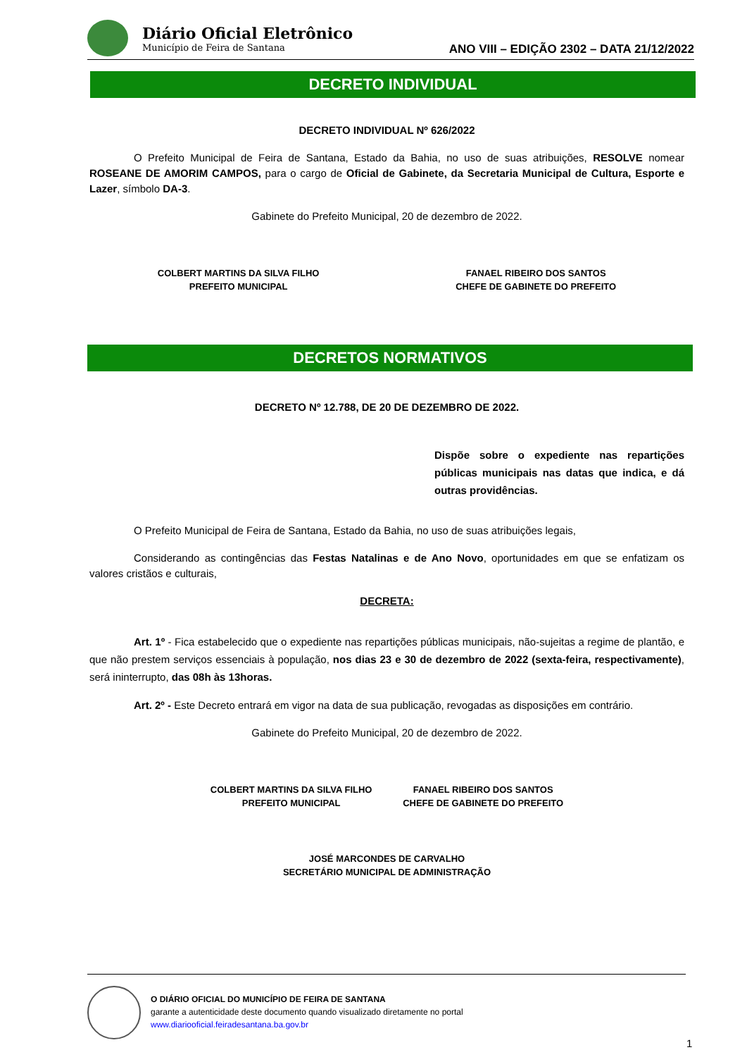Diário Oficial Eletrônico
Município de Feira de Santana
ANO VIII – EDIÇÃO 2302 – DATA 21/12/2022
DECRETO INDIVIDUAL
DECRETO INDIVIDUAL Nº 626/2022
O Prefeito Municipal de Feira de Santana, Estado da Bahia, no uso de suas atribuições, RESOLVE nomear ROSEANE DE AMORIM CAMPOS, para o cargo de Oficial de Gabinete, da Secretaria Municipal de Cultura, Esporte e Lazer, símbolo DA-3.
Gabinete do Prefeito Municipal, 20 de dezembro de 2022.
COLBERT MARTINS DA SILVA FILHO
PREFEITO MUNICIPAL
FANAEL RIBEIRO DOS SANTOS
CHEFE DE GABINETE DO PREFEITO
DECRETOS NORMATIVOS
DECRETO Nº 12.788, DE 20 DE DEZEMBRO DE 2022.
Dispõe sobre o expediente nas repartições públicas municipais nas datas que indica, e dá outras providências.
O Prefeito Municipal de Feira de Santana, Estado da Bahia, no uso de suas atribuições legais,
Considerando as contingências das Festas Natalinas e de Ano Novo, oportunidades em que se enfatizam os valores cristãos e culturais,
DECRETA:
Art. 1º - Fica estabelecido que o expediente nas repartições públicas municipais, não-sujeitas a regime de plantão, e que não prestem serviços essenciais à população, nos dias 23 e 30 de dezembro de 2022 (sexta-feira, respectivamente), será ininterrupto, das 08h às 13horas.
Art. 2º - Este Decreto entrará em vigor na data de sua publicação, revogadas as disposições em contrário.
Gabinete do Prefeito Municipal, 20 de dezembro de 2022.
COLBERT MARTINS DA SILVA FILHO
PREFEITO MUNICIPAL
FANAEL RIBEIRO DOS SANTOS
CHEFE DE GABINETE DO PREFEITO
JOSÉ MARCONDES DE CARVALHO
SECRETÁRIO MUNICIPAL DE ADMINISTRAÇÃO
O DIÁRIO OFICIAL DO MUNICÍPIO DE FEIRA DE SANTANA
garante a autenticidade deste documento quando visualizado diretamente no portal
www.diariooficial.feiradesantana.ba.gov.br
1